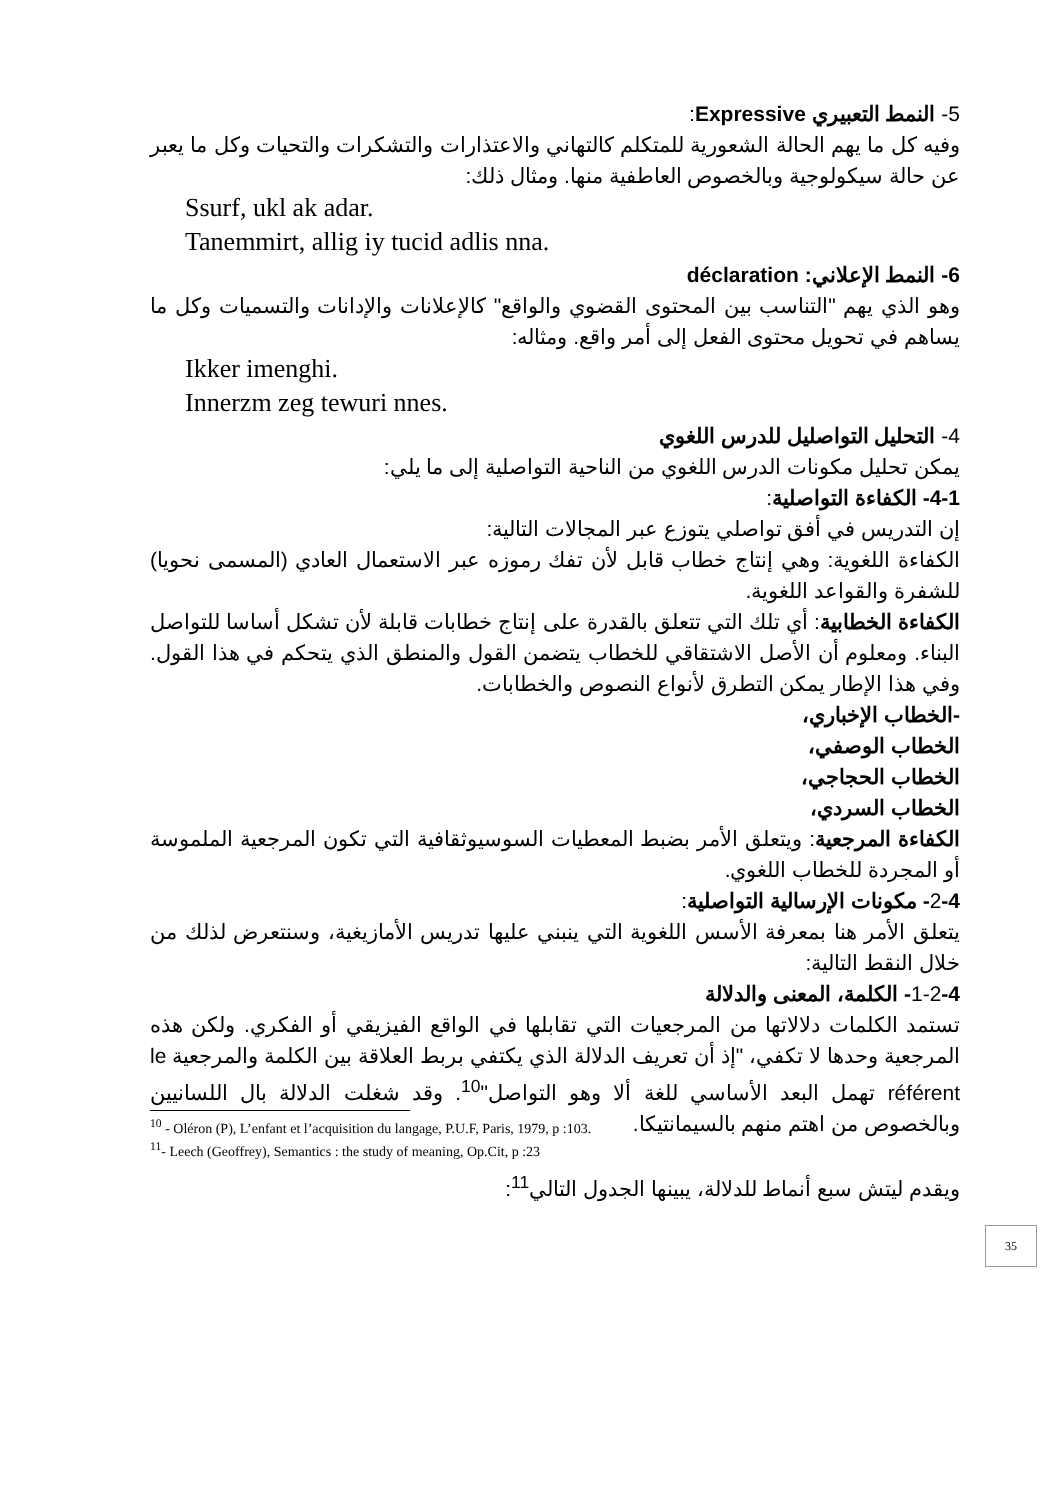5- النمط التعبيري Expressive:
وفيه كل ما يهم الحالة الشعورية للمتكلم كالتهاني والاعتذارات والتشكرات والتحيات وكل ما يعبر عن حالة سيكولوجية وبالخصوص العاطفية منها. ومثال ذلك:
Ssurf, ukl ak adar.
Tanemmirt, allig iy tucid adlis nna.
6- النمط الإعلاني: déclaration
وهو الذي يهم "التناسب بين المحتوى القضوي والواقع" كالإعلانات والإدانات والتسميات وكل ما يساهم في تحويل محتوى الفعل إلى أمر واقع. ومثاله:
Ikker imenghi.
Innerzm zeg tewuri nnes.
4- التحليل التواصليل للدرس اللغوي
يمكن تحليل مكونات الدرس اللغوي من الناحية التواصلية إلى ما يلي:
4-1- الكفاءة التواصلية:
إن التدريس في أفق تواصلي يتوزع عبر المجالات التالية:
الكفاءة اللغوية: وهي إنتاج خطاب قابل لأن تفك رموزه عبر الاستعمال العادي (المسمى نحويا) للشفرة والقواعد اللغوية.
الكفاءة الخطابية: أي تلك التي تتعلق بالقدرة على إنتاج خطابات قابلة لأن تشكل أساسا للتواصل البناء. ومعلوم أن الأصل الاشتقاقي للخطاب يتضمن القول والمنطق الذي يتحكم في هذا القول. وفي هذا الإطار يمكن التطرق لأنواع النصوص والخطابات.
-الخطاب الإخباري،
الخطاب الوصفي،
الخطاب الحجاجي،
الخطاب السردي،
الكفاءة المرجعية: ويتعلق الأمر بضبط المعطيات السوسيوثقافية التي تكون المرجعية الملموسة أو المجردة للخطاب اللغوي.
2-4- مكونات الإرسالية التواصلية:
يتعلق الأمر هنا بمعرفة الأسس اللغوية التي ينبني عليها تدريس الأمازيغية، وسنتعرض لذلك من خلال النقط التالية:
1-2-4- الكلمة، المعنى والدلالة
تستمد الكلمات دلالاتها من المرجعيات التي تقابلها في الواقع الفيزيقي أو الفكري. ولكن هذه المرجعية وحدها لا تكفي، "إذ أن تعريف الدلالة الذي يكتفي بربط العلاقة بين الكلمة والمرجعية le référent تهمل البعد الأساسي للغة ألا وهو التواصل"<sup>10</sup>. وقد شغلت الدلالة بال اللسانيين وبالخصوص من اهتم منهم بالسيمانتيكا.
ويقدم ليتش سبع أنماط للدلالة، يبينها الجدول التالي<sup>11</sup>:
<sup>10</sup> - Oléron (P), L’enfant et l’acquisition du langage, P.U.F, Paris, 1979, p :103.
<sup>11</sup>- Leech (Geoffrey), Semantics : the study of meaning, Op.Cit, p :23
35